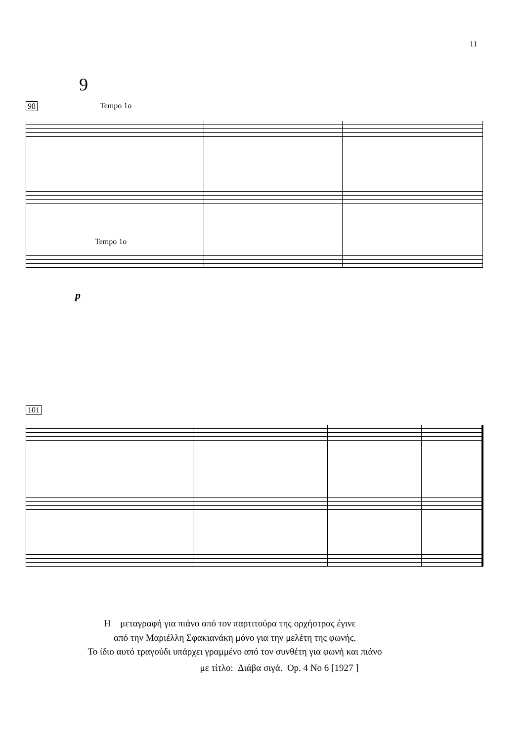11
9
98
Tempo 1o
Tempo 1o
p
101
Η μεταγραφή για πιάνο από τον παρτιτούρα της ορχήστρας έγινε
από την Μαριέλλη Σφακιανάκη μόνο για την μελέτη της φωνής.
Το ίδιο αυτό τραγούδι υπάρχει γραμμένο από τον συνθέτη για φωνή και πιάνο
με τίτλο: Διάβα σιγά. Op. 4 No 6 [1927 ]